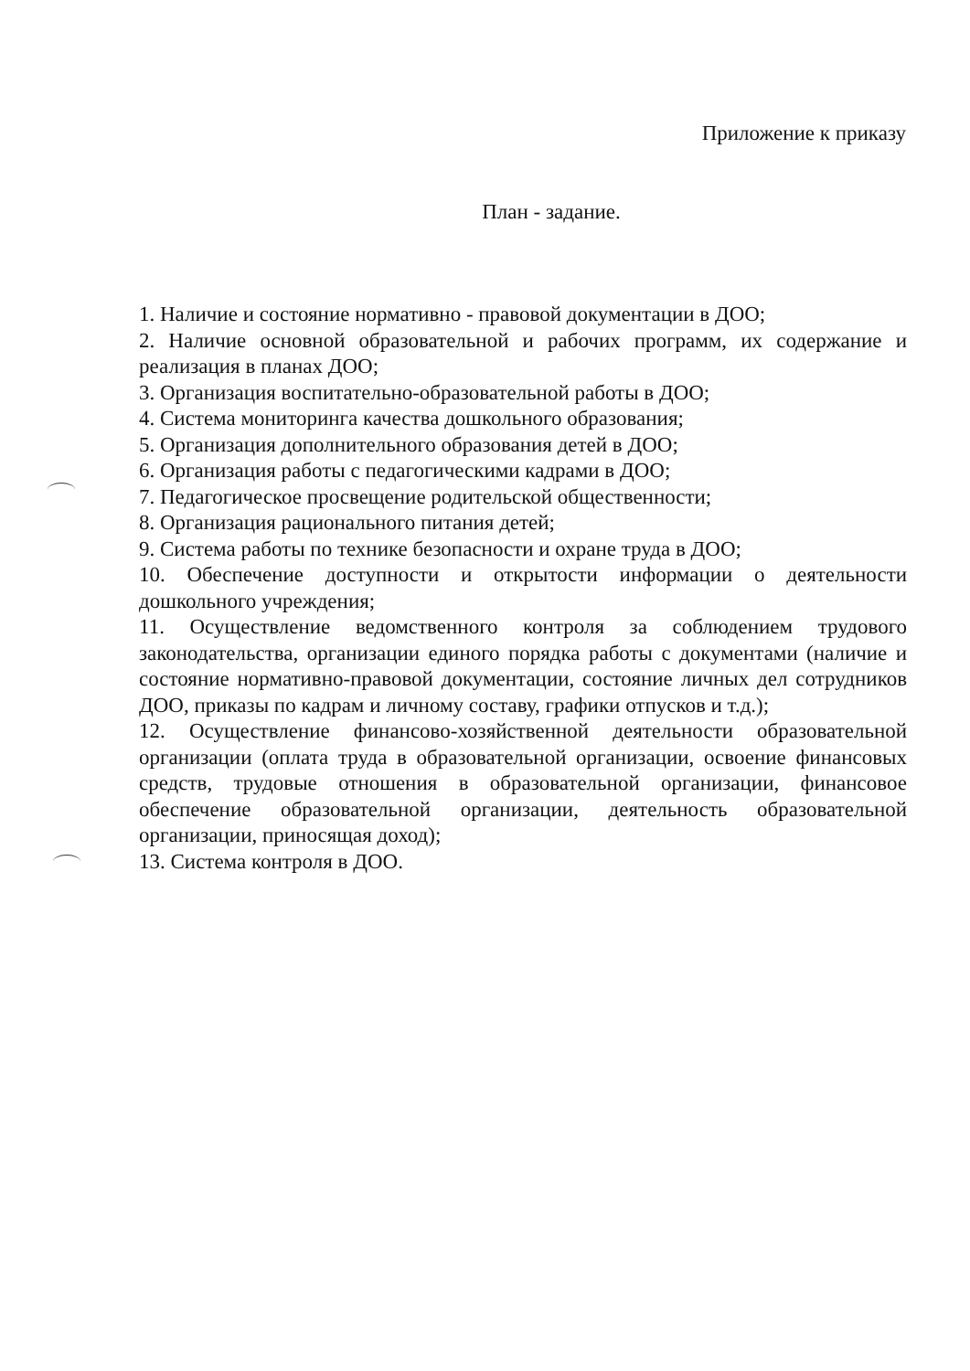Приложение к приказу
План - задание.
1. Наличие и состояние нормативно - правовой документации в ДОО;
2. Наличие основной образовательной и рабочих программ, их содержание и реализация в планах ДОО;
3. Организация воспитательно-образовательной работы в ДОО;
4. Система мониторинга качества дошкольного образования;
5. Организация дополнительного образования детей в ДОО;
6. Организация работы с педагогическими кадрами в ДОО;
7. Педагогическое просвещение родительской общественности;
8. Организация рационального питания детей;
9. Система работы по технике безопасности и охране труда в ДОО;
10. Обеспечение доступности и открытости информации о деятельности дошкольного учреждения;
11. Осуществление ведомственного контроля за соблюдением трудового законодательства, организации единого порядка работы с документами (наличие и состояние нормативно-правовой документации, состояние личных дел сотрудников ДОО, приказы по кадрам и личному составу, графики отпусков и т.д.);
12. Осуществление финансово-хозяйственной деятельности образовательной организации (оплата труда в образовательной организации, освоение финансовых средств, трудовые отношения в образовательной организации, финансовое обеспечение образовательной организации, деятельность образовательной организации, приносящая доход);
13. Система контроля в ДОО.